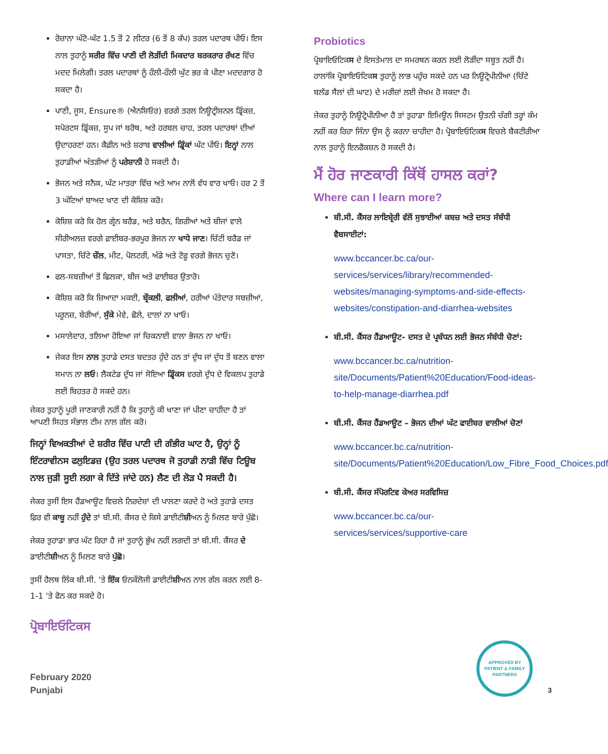ਰੋਜ਼ਾਨਾ ਘੱਟੋ-ਘੱਟ 1.5 ਤੋਂ 2 ਲੀਟਰ (6 ਤੋਂ 8 ਕੱਪ) ਤਰਲ ਪਦਾਰਥ ਪੀਓ। ਇਸ ਨਾਲ ਤੁਹਾਨੂੰ ਸਰੀਰ ਵਿੱਚ ਪਾਣੀ ਦੀ ਲੋੜੀਂਦੀ ਮਿਕਦਾਰ ਬਰਕਰਾਰ ਰੱਖਣ ਵਿੱਚ ਮਦਦ ਮਿਲੇਗੀ। ਤਰਲ ਪਦਾਰਥਾਂ ਨੂੰ ਹੌਲੀ-ਹੌਲੀ ਘੁੱਟ ਭਰ ਕੇ ਪੀਣਾ ਮਦਦਗਾਰ ਹੋ ਸਕਦਾ ਹੈ।
ਪਾਣੀ, ਜੂਸ, Ensure® (ਐਨਸ਼ਿਓਰ) ਵਰਗੇ ਤਰਲ ਨਿਊਟ੍ਰੀਸ਼ਨਲ ਡ੍ਰਿੰਕਜ਼, ਸਪੋਰਟਸ ਡ੍ਰਿੰਕਜ਼, ਸੂਪ ਜਾਂ ਬਰੋਥ, ਅਤੇ ਹਰਬਲ ਚਾਹ, ਤਰਲ ਪਦਾਰਥਾਂ ਦੀਆਂ ਉਦਾਹਰਣਾਂ ਹਨ। ਕੈਫ਼ੀਨ ਅਤੇ ਸ਼ਰਾਬ ਵਾਲੀਆਂ ਡ੍ਰਿੰਕਾਂ ਘੱਟ ਪੀਓ। ਇਨ੍ਹਾਂ ਨਾਲ ਤੁਹਾਡੀਆਂ ਅੰਤੜੀਆਂ ਨੂੰ ਪਰੇਸ਼ਾਨੀ ਹੋ ਸਕਦੀ ਹੈ।
ਭੋਜਨ ਅਤੇ ਸਨੈਕ, ਘੱਟ ਮਾਤਰਾ ਵਿੱਚ ਅਤੇ ਆਮ ਨਾਲੋਂ ਵੱਧ ਵਾਰ ਖਾਓ। ਹਰ 2 ਤੋਂ 3 ਘੰਟਿਆਂ ਬਾਅਦ ਖਾਣ ਦੀ ਕੋਸ਼ਿਸ਼ ਕਰੋ।
ਕੋਸ਼ਿਸ਼ ਕਰੋ ਕਿ ਹੋਲ ਗ੍ਰੇਨ ਬਰੈਡ, ਅਤੇ ਬਰੈਨ, ਗਿਰੀਆਂ ਅਤੇ ਬੀਜਾਂ ਵਾਲੇ ਸੀਰੀਅਲਜ਼ ਵਰਗੇ ਫ਼ਾਈਬਰ-ਭਰਪੂਰ ਭੋਜਨ ਨਾ ਖਾਧੇ ਜਾਣ। ਚਿੱਟੀ ਬਰੈਡ ਜਾਂ ਪਾਸਤਾ, ਚਿੱਟੇ ਚੌਲ, ਮੀਟ, ਪੋਲਟਰੀ, ਅੰਡੇ ਅਤੇ ਟੋਫੂ ਵਰਗੇ ਭੋਜਨ ਚੁਣੋ।
ਫਲ-ਸਬਜ਼ੀਆਂ ਤੋਂ ਛਿਲਕਾ, ਬੀਜ ਅਤੇ ਫਾਈਬਰ ਉਤਾਰੋ।
ਕੋਸ਼ਿਸ਼ ਕਰੋ ਕਿ ਜ਼ਿਆਦਾ ਮਕਈ, ਬ੍ਰੌਕਲੀ, ਫਲੀਆਂ, ਹਰੀਆਂ ਪੱਤੇਦਾਰ ਸਬਜ਼ੀਆਂ, ਪਰੂਨਜ਼, ਬੇਰੀਆਂ, ਸੁੱਕੇ ਮੇਵੇ, ਛੋਲੇ, ਦਾਲਾਂ ਨਾ ਖਾਓ।
ਮਸਾਲੇਦਾਰ, ਤਲਿਆ ਹੋਇਆ ਜਾਂ ਚਿਕਨਾਈ ਵਾਲਾ ਭੋਜਨ ਨਾ ਖਾਓ।
ਜੇਕਰ ਇਸ ਨਾਲ ਤੁਹਾਡੇ ਦਸਤ ਬਦਤਰ ਹੁੰਦੇ ਹਨ ਤਾਂ ਦੁੱਧ ਜਾਂ ਦੁੱਧ ਤੋਂ ਬਣਨ ਵਾਲਾ ਸਮਾਨ ਨਾ ਲਓ। ਲੈਕਟੇਡ ਦੁੱਧ ਜਾਂ ਸੋਇਆ ਡ੍ਰਿੰਕਸ ਵਰਗੇ ਦੁੱਧ ਦੇ ਵਿਕਲਪ ਤੁਹਾਡੇ ਲਈ ਬਿਹਤਰ ਹੋ ਸਕਦੇ ਹਨ।
ਜੇਕਰ ਤੁਹਾਨੂੰ ਪੂਰੀ ਜਾਣਕਾਰੀ ਨਹੀਂ ਹੈ ਕਿ ਤੁਹਾਨੂੰ ਕੀ ਖਾਣਾ ਜਾਂ ਪੀਣਾ ਚਾਹੀਦਾ ਹੈ ਤਾਂ ਆਪਣੀ ਸਿਹਤ ਸੰਭਾਲ ਟੀਮ ਨਾਲ ਗੱਲ ਕਰੋ।
ਜਿਨ੍ਹਾਂ ਵਿਅਕਤੀਆਂ ਦੇ ਸ਼ਰੀਰ ਵਿੱਚ ਪਾਣੀ ਦੀ ਗੰਭੀਰ ਘਾਟ ਹੈ, ਉਨ੍ਹਾਂ ਨੂੰ ਇੰਟਰਾਵੀਨਸ ਫਲੁਇਡਜ਼ (ਉਹ ਤਰਲ ਪਦਾਰਥ ਜੋ ਤੁਹਾਡੀ ਨਾੜੀ ਵਿੱਚ ਟਿਊਬ ਨਾਲ ਜੁੜੀ ਸੂਈ ਲਗਾ ਕੇ ਦਿੱਤੇ ਜਾਂਦੇ ਹਨ) ਲੈਣ ਦੀ ਲੋੜ ਪੈ ਸਕਦੀ ਹੈ।
ਜੇਕਰ ਤੁਸੀਂ ਇਸ ਹੈਂਡਆਊਟ ਵਿਚਲੇ ਨਿਰਦੇਸ਼ਾਂ ਦੀ ਪਾਲਣਾ ਕਰਦੇ ਹੋ ਅਤੇ ਤੁਹਾਡੇ ਦਸਤ ਫ਼ਿਰ ਵੀ ਕਾਬੂ ਨਹੀਂ ਹੁੰਦੇ ਤਾਂ ਬੀ.ਸੀ. ਕੈਂਸਰ ਦੇ ਕਿਸੇ ਡਾਈਟੀਸ਼ੀਅਨ ਨੂੰ ਮਿਲਣ ਬਾਰੇ ਪੁੱਛੋ।
ਜੇਕਰ ਤੁਹਾਡਾ ਭਾਰ ਘੱਟ ਰਿਹਾ ਹੈ ਜਾਂ ਤੁਹਾਨੂੰ ਭੁੱਖ ਨਹੀਂ ਲਗਦੀ ਤਾਂ ਬੀ.ਸੀ. ਕੈਂਸਰ ਦੇ ਡਾਈਟੀਸ਼ੀਅਨ ਨੂੰ ਮਿਲਣ ਬਾਰੇ ਪੁੱਛੋ।
ਤੁਸੀਂ ਹੈਲਥ ਲਿੰਕ ਬੀ.ਸੀ. 'ਤੇ ਇੱਕ ਓਨਕੌਲੋਜੀ ਡਾਈਟੀਸ਼ੀਅਨ ਨਾਲ ਗੱਲ ਕਰਨ ਲਈ 8-1-1 'ਤੇ ਫੋਨ ਕਰ ਸਕਦੇ ਹੋ।
ਪ੍ਰੋਬਾਇਓਟਿਕਸ
Probiotics
ਪ੍ਰੋਬਾਇਓਟਿਕਸ ਦੇ ਇਸਤੇਮਾਲ ਦਾ ਸਮਰਥਨ ਕਰਨ ਲਈ ਲੋੜੀਂਦਾ ਸਬੂਤ ਨਹੀਂ ਹੈ। ਹਾਲਾਂਕਿ ਪ੍ਰੋਬਾਇਓਟਿਕਸ ਤੁਹਾਨੂੰ ਲਾਭ ਪਹੁੰਚ ਸਕਦੇ ਹਨ ਪਰ ਨਿਊਟ੍ਰੋਪੀਨੀਆ (ਚਿੱਟੇ ਬਲੱਡ ਸੈਲਾਂ ਦੀ ਘਾਟ) ਦੇ ਮਰੀਜ਼ਾਂ ਲਈ ਜੋਖਮ ਹੋ ਸਕਦਾ ਹੈ।
ਜੇਕਰ ਤੁਹਾਨੂੰ ਨਿਊਟ੍ਰੋਪੀਨੀਆ ਹੈ ਤਾਂ ਤੁਹਾਡਾ ਇਮਿਊਨ ਸਿਸਟਮ ਉਤਨੀ ਚੰਗੀ ਤਰ੍ਹਾਂ ਕੰਮ ਨਹੀਂ ਕਰ ਰਿਹਾ ਜਿੰਨਾ ਉਸ ਨੂੰ ਕਰਨਾ ਚਾਹੀਦਾ ਹੈ। ਪ੍ਰੋਬਾਇਓਟਿਕਸ ਵਿਚਲੇ ਬੈਕਟੀਰੀਆ ਨਾਲ ਤੁਹਾਨੂੰ ਇਨਫੈਕਸ਼ਨ ਹੋ ਸਕਦੀ ਹੈ।
ਮੈਂ ਹੋਰ ਜਾਣਕਾਰੀ ਕਿੱਥੋਂ ਹਾਸਲ ਕਰਾਂ?
Where can I learn more?
ਬੀ.ਸੀ. ਕੈਂਸਰ ਲਾਇਬ੍ਰੇਰੀ ਵੱਲੋਂ ਸੁਝਾਈਆਂ ਕਬਜ਼ ਅਤੇ ਦਸਤ ਸੰਬੰਧੀ ਵੈਬਸਾਈਟਾਂ:
www.bccancer.bc.ca/our-services/services/library/recommended-websites/managing-symptoms-and-side-effects-websites/constipation-and-diarrhea-websites
ਬੀ.ਸੀ. ਕੈਂਸਰ ਹੈਂਡਆਊਟ- ਦਸਤ ਦੇ ਪ੍ਰਬੰਧਨ ਲਈ ਭੋਜਨ ਸੰਬੰਧੀ ਚੋਣਾਂ:
www.bccancer.bc.ca/nutrition-site/Documents/Patient%20Education/Food-ideas-to-help-manage-diarrhea.pdf
ਬੀ.ਸੀ. ਕੈਂਸਰ ਹੈਂਡਆਊਟ – ਭੋਜਨ ਦੀਆਂ ਘੱਟ ਫਾਈਬਰ ਵਾਲੀਆਂ ਚੋਣਾਂ
www.bccancer.bc.ca/nutrition-site/Documents/Patient%20Education/Low_Fibre_Food_Choices.pdf
ਬੀ.ਸੀ. ਕੈਂਸਰ ਸੱਪੋਰਟਿਵ ਕੇਅਰ ਸਰਵਿਸਿਜ਼
www.bccancer.bc.ca/our-services/services/supportive-care
February 2020
Punjabi
APPROVED BY PATIENT & FAMILY PARTNERS
3